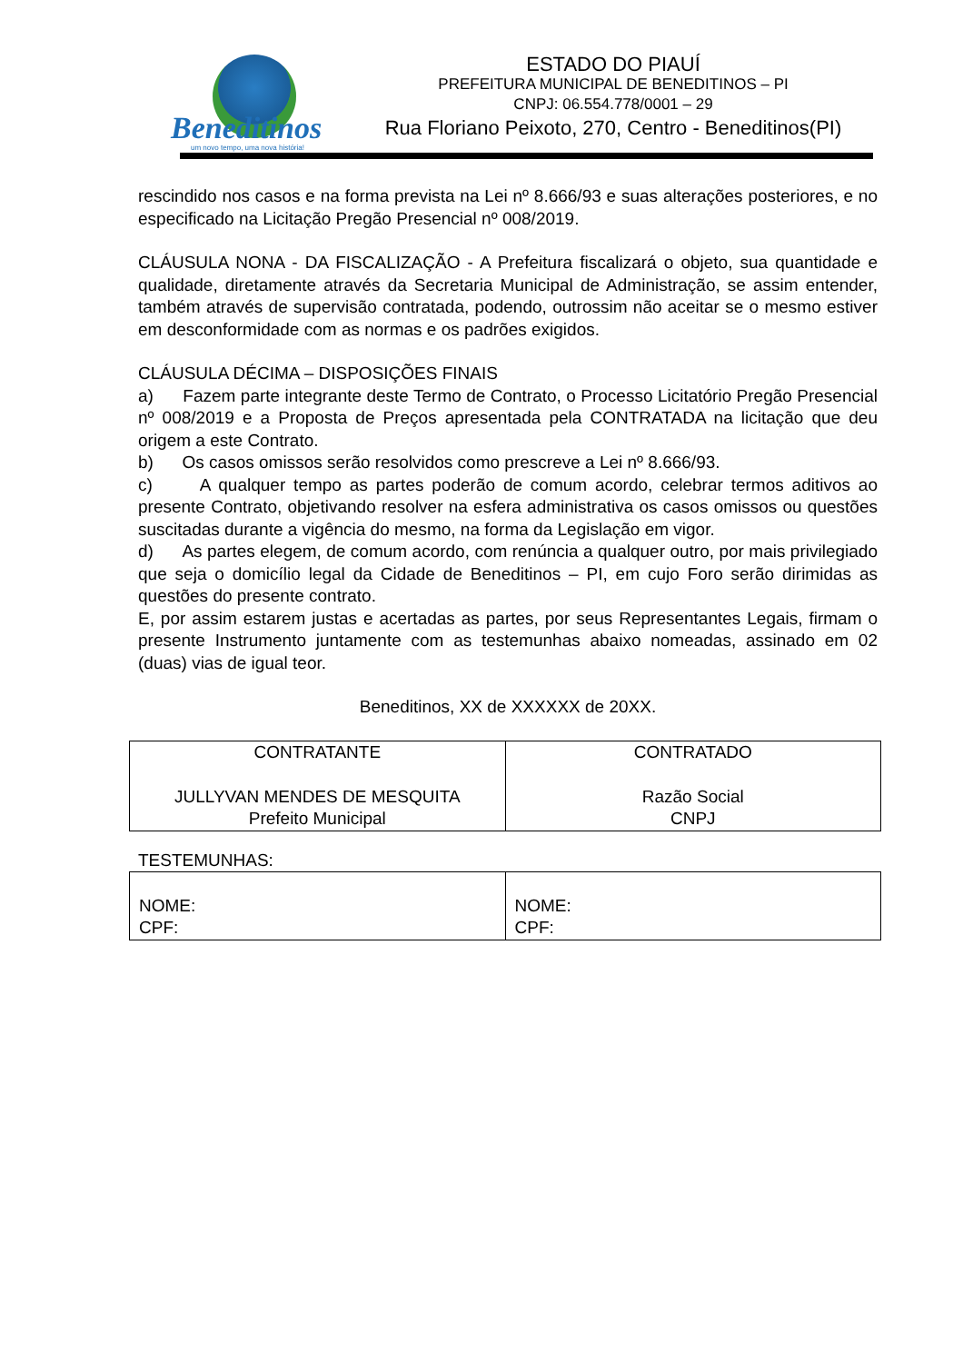Beneditinos
um novo tempo, uma nova história!
ESTADO DO PIAUÍ
PREFEITURA MUNICIPAL DE BENEDITINOS – PI
CNPJ: 06.554.778/0001 – 29
Rua Floriano Peixoto, 270, Centro - Beneditinos(PI)
rescindido nos casos e na forma prevista na Lei nº 8.666/93 e suas alterações posteriores, e no especificado na Licitação Pregão Presencial nº 008/2019.
CLÁUSULA NONA - DA FISCALIZAÇÃO - A Prefeitura fiscalizará o objeto, sua quantidade e qualidade, diretamente através da Secretaria Municipal de Administração, se assim entender, também através de supervisão contratada, podendo, outrossim não aceitar se o mesmo estiver em desconformidade com as normas e os padrões exigidos.
CLÁUSULA DÉCIMA – DISPOSIÇÕES FINAIS
a) Fazem parte integrante deste Termo de Contrato, o Processo Licitatório Pregão Presencial nº 008/2019 e a Proposta de Preços apresentada pela CONTRATADA na licitação que deu origem a este Contrato.
b) Os casos omissos serão resolvidos como prescreve a Lei nº 8.666/93.
c) A qualquer tempo as partes poderão de comum acordo, celebrar termos aditivos ao presente Contrato, objetivando resolver na esfera administrativa os casos omissos ou questões suscitadas durante a vigência do mesmo, na forma da Legislação em vigor.
d) As partes elegem, de comum acordo, com renúncia a qualquer outro, por mais privilegiado que seja o domicílio legal da Cidade de Beneditinos – PI, em cujo Foro serão dirimidas as questões do presente contrato.
E, por assim estarem justas e acertadas as partes, por seus Representantes Legais, firmam o presente Instrumento juntamente com as testemunhas abaixo nomeadas, assinado em 02 (duas) vias de igual teor.
Beneditinos, XX de XXXXXX de 20XX.
| CONTRATANTE JULLYVAN MENDES DE MESQUITA Prefeito Municipal | CONTRATADO Razão Social CNPJ |
TESTEMUNHAS:
| NOME: CPF: | NOME: CPF: |